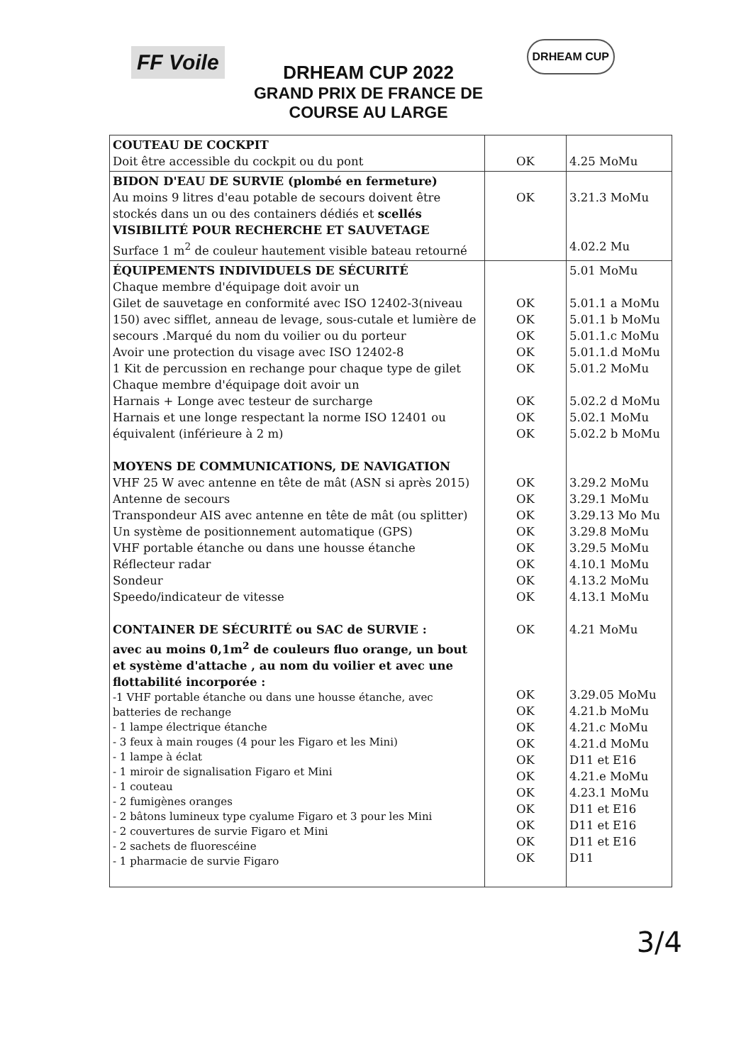FF Voile
DRHEAM CUP 2022
GRAND PRIX DE FRANCE DE COURSE AU LARGE
DRHEAM CUP
| COUTEAU DE COCKPIT Doit être accessible du cockpit ou du pont | OK | 4.25 MoMu |
| BIDON D'EAU DE SURVIE (plombé en fermeture) Au moins 9 litres d'eau potable de secours doivent être stockés dans un ou des containers dédiés et scellés VISIBILITÉ POUR RECHERCHE ET SAUVETAGE Surface 1 m<sup>2</sup> de couleur hautement visible bateau retourné | OK | 3.21.3 MoMu 4.02.2 Mu |
| ÉQUIPEMENTS INDIVIDUELS DE SÉCURITÉ Chaque membre d'équipage doit avoir un Gilet de sauvetage en conformité avec ISO 12402-3(niveau 150) avec sifflet, anneau de levage, sous-cutale et lumière de secours .Marqué du nom du voilier ou du porteur Avoir une protection du visage avec ISO 12402-8 1 Kit de percussion en rechange pour chaque type de gilet Chaque membre d'équipage doit avoir un Harnais + Longe avec testeur de surcharge Harnais et une longe respectant la norme ISO 12401 ou équivalent (inférieure à 2 m) MOYENS DE COMMUNICATIONS, DE NAVIGATION VHF 25 W avec antenne en tête de mât (ASN si après 2015) Antenne de secours Transpondeur AIS avec antenne en tête de mât (ou splitter) Un système de positionnement automatique (GPS) VHF portable étanche ou dans une housse étanche Réflecteur radar Sondeur Speedo/indicateur de vitesse CONTAINER DE SÉCURITÉ ou SAC de SURVIE : avec au moins 0,1m<sup>2</sup> de couleurs fluo orange, un bout et système d'attache , au nom du voilier et avec une flottabilité incorporée : -1 VHF portable étanche ou dans une housse étanche, avec batteries de rechange - 1 lampe électrique étanche - 3 feux à main rouges (4 pour les Figaro et les Mini) - 1 lampe à éclat - 1 miroir de signalisation Figaro et Mini - 1 couteau - 2 fumigènes oranges - 2 bâtons lumineux type cyalume Figaro et 3 pour les Mini - 2 couvertures de survie Figaro et Mini - 2 sachets de fluorescéine - 1 pharmacie de survie Figaro | OK OK OK OK OK OK OK OK OK OK OK OK OK OK OK OK OK OK OK OK OK OK OK OK OK OK OK OK | 5.01 MoMu 5.01.1 a MoMu 5.01.1 b MoMu 5.01.1.c MoMu 5.01.1.d MoMu 5.01.2 MoMu 5.02.2 d MoMu 5.02.1 MoMu 5.02.2 b MoMu 3.29.2 MoMu 3.29.1 MoMu 3.29.13 Mo Mu 3.29.8 MoMu 3.29.5 MoMu 4.10.1 MoMu 4.13.2 MoMu 4.13.1 MoMu 4.21 MoMu 3.29.05 MoMu 4.21.b MoMu 4.21.c MoMu 4.21.d MoMu D11 et E16 4.21.e MoMu 4.23.1 MoMu D11 et E16 D11 et E16 D11 et E16 D11 |
3/4